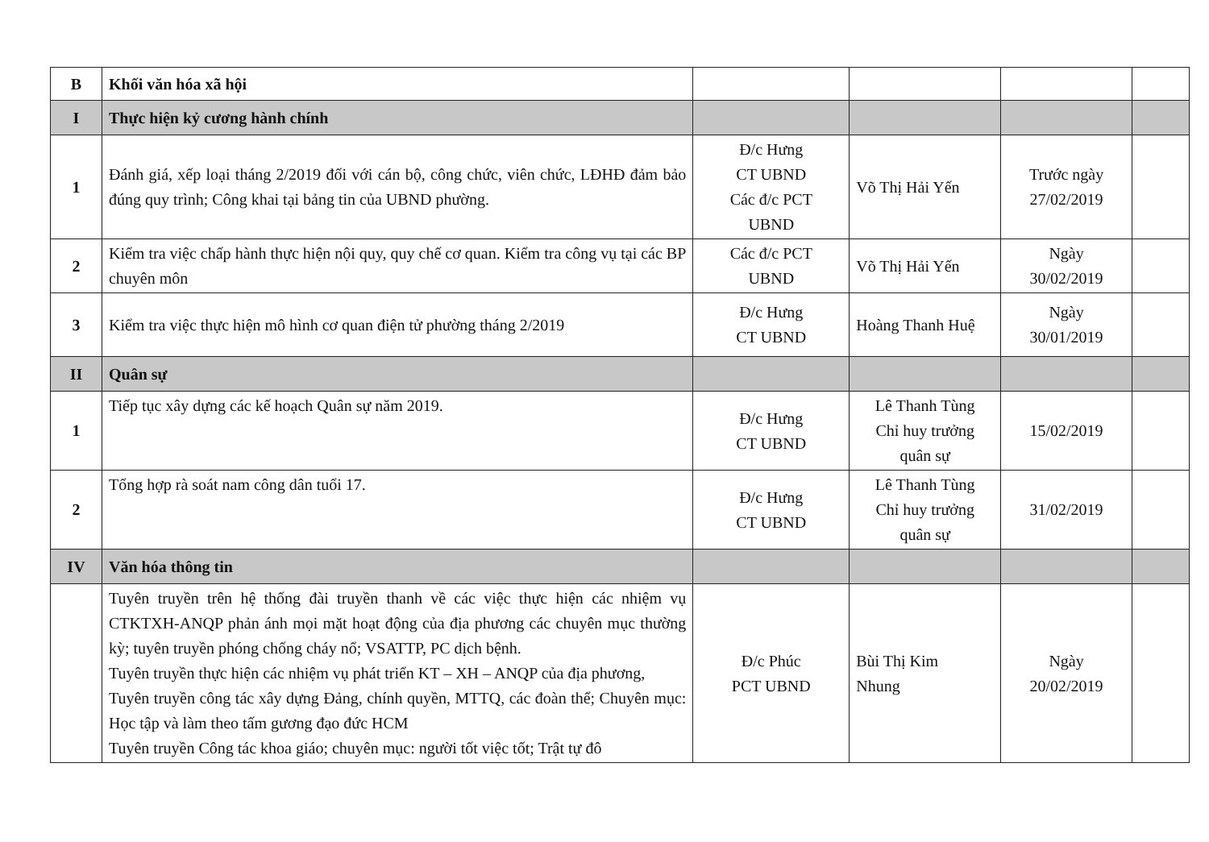| B | Khối văn hóa xã hội | | | | |
| I | Thực hiện kỷ cương hành chính | | | | |
| 1 | Đánh giá, xếp loại tháng 2/2019 đối với cán bộ, công chức, viên chức, LĐHĐ đảm bảo đúng quy trình; Công khai tại bảng tin của UBND phường. | Đ/c Hưng CT UBND Các đ/c PCT UBND | Võ Thị Hải Yến | Trước ngày 27/02/2019 | |
| 2 | Kiểm tra việc chấp hành thực hiện nội quy, quy chế cơ quan. Kiểm tra công vụ tại các BP chuyên môn | Các đ/c PCT UBND | Võ Thị Hải Yến | Ngày 30/02/2019 | |
| 3 | Kiểm tra việc thực hiện mô hình cơ quan điện tử phường tháng 2/2019 | Đ/c Hưng CT UBND | Hoàng Thanh Huệ | Ngày 30/01/2019 | |
| II | Quân sự | | | | |
| 1 | Tiếp tục xây dựng các kế hoạch Quân sự năm 2019. | Đ/c Hưng CT UBND | Lê Thanh Tùng Chỉ huy trưởng quân sự | 15/02/2019 | |
| 2 | Tổng hợp rà soát nam công dân tuổi 17. | Đ/c Hưng CT UBND | Lê Thanh Tùng Chỉ huy trưởng quân sự | 31/02/2019 | |
| IV | Văn hóa thông tin | | | | |
| | Tuyên truyền trên hệ thống đài truyền thanh về các việc thực hiện các nhiệm vụ CTKTXH-ANQP phản ánh mọi mặt hoạt động của địa phương các chuyên mục thường kỳ; tuyên truyền phóng chống cháy nổ; VSATTP, PC dịch bệnh. Tuyên truyền thực hiện các nhiệm vụ phát triển KT – XH – ANQP của địa phương, Tuyên truyền công tác xây dựng Đảng, chính quyền, MTTQ, các đoàn thể; Chuyên mục: Học tập và làm theo tấm gương đạo đức HCM Tuyên truyền Công tác khoa giáo; chuyên mục: người tốt việc tốt; Trật tự đô | Đ/c Phúc PCT UBND | Bùi Thị Kim Nhung | Ngày 20/02/2019 | |